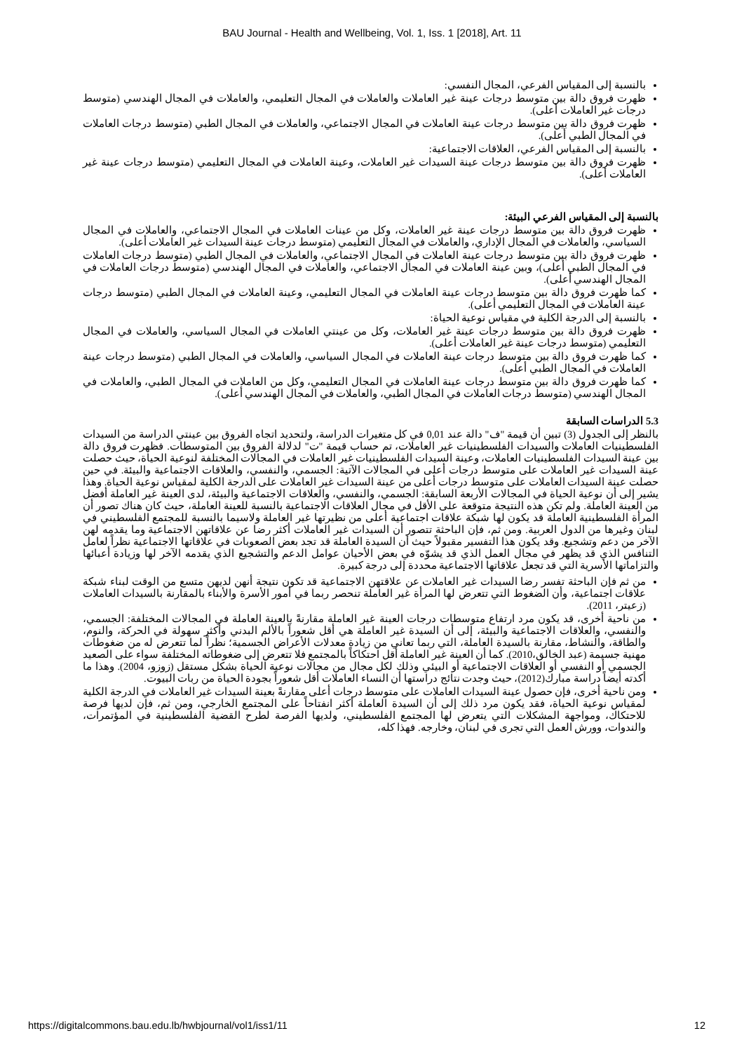BAU Journal - Health and Wellbeing, Vol. 1, Iss. 1 [2018], Art. 11
بالنسبة إلى المقياس الفرعي، المجال النفسي:
ظهرت فروق دالة بين متوسط درجات عينة غير العاملات والعاملات في المجال التعليمي، والعاملات في المجال الهندسي (متوسط درجات غير العاملات أعلى).
ظهرت فروق دالة بين متوسط درجات عينة العاملات في المجال الاجتماعي، والعاملات في المجال الطبي (متوسط درجات العاملات في المجال الطبي أعلى).
بالنسبة إلى المقياس الفرعي، العلاقات الاجتماعية:
ظهرت فروق دالة بين متوسط درجات عينة السيدات غير العاملات، وعينة العاملات في المجال التعليمي (متوسط درجات عينة غير العاملات أعلى).
بالنسبة إلى المقياس الفرعي البيئة:
ظهرت فروق دالة بين متوسط درجات عينة غير العاملات، وكل من عينات العاملات في المجال الاجتماعي، والعاملات في المجال السياسي، والعاملات في المجال الإداري، والعاملات في المجال التعليمي (متوسط درجات عينة السيدات غير العاملات أعلى).
ظهرت فروق دالة بين متوسط درجات عينة العاملات في المجال الاجتماعي، والعاملات في المجال الطبي (متوسط درجات العاملات في المجال الطبي أعلى)، وبين عينة العاملات في المجال الاجتماعي، والعاملات في المجال الهندسي (متوسط درجات العاملات في المجال الهندسي أعلى).
كما ظهرت فروق دالة بين متوسط درجات عينة العاملات في المجال التعليمي، وعينة العاملات في المجال الطبي (متوسط درجات عينة العاملات في المجال التعليمي أعلى).
بالنسبة إلى الدرجة الكلية في مقياس نوعية الحياة:
ظهرت فروق دالة بين متوسط درجات عينة غير العاملات، وكل من عينتي العاملات في المجال السياسي، والعاملات في المجال التعليمي (متوسط درجات عينة غير العاملات أعلى).
كما ظهرت فروق دالة بين متوسط درجات عينة العاملات في المجال السياسي، والعاملات في المجال الطبي (متوسط درجات عينة العاملات في المجال الطبي أعلى).
كما ظهرت فروق دالة بين متوسط درجات عينة العاملات في المجال التعليمي، وكل من العاملات في المجال الطبي، والعاملات في المجال الهندسي (متوسط درجات العاملات في المجال الطبي، والعاملات في المجال الهندسي أعلى).
5.3 الدراسات السابقة
بالنظر إلى الجدول (3) تبين أن قيمة "ف" دالة عند 0,01 في كل متغيرات الدراسة، ولتحديد اتجاه الفروق بين عينتي الدراسة من السيدات الفلسطينيات العاملات والسيدات الفلسطينيات غير العاملات، تم حساب قيمة "ت" لدلالة الفروق بين المتوسطات. فظهرت فروق دالة بين عينة السيدات الفلسطينيات العاملات، وعينة السيدات الفلسطينيات غير العاملات في المجالات المختلفة لنوعية الحياة، حيث حصلت عينة السيدات غير العاملات على متوسط درجات أعلى في المجالات الآتية: الجسمي، والنفسي، والعلاقات الاجتماعية والبيئة. في حين حصلت عينة السيدات العاملات على متوسط درجات أعلى من عينة السيدات غير العاملات على الدرجة الكلية لمقياس نوعية الحياة. وهذا يشير إلى أن نوعية الحياة في المجالات الأربعة السابقة: الجسمي، والنفسي، والعلاقات الاجتماعية والبيئة، لدى العينة غير العاملة أفضل من العينة العاملة. ولم تكن هذه النتيجة متوقعة على الأقل في مجال العلاقات الاجتماعية بالنسبة للعينة العاملة، حيث كان هناك تصور أن المرأة الفلسطينية العاملة قد يكون لها شبكة علاقات اجتماعية أعلى من نظيرتها غير العاملة ولاسيما بالنسبة للمجتمع الفلسطيني في لبنان وغيرها من الدول العربية. ومن ثم، فإن الباحثة تتصور أن السيدات غير العاملات أكثر رضا عن علاقاتهن الاجتماعية وما يقدمه لهن الآخر من دعم وتشجيع. وقد يكون هذا التفسير مقبولاً حيث أن السيدة العاملة قد تجد بعض الصعوبات في علاقاتها الاجتماعية نظراً لعامل التنافس الذي قد يظهر في مجال العمل الذي قد يشوّه في بعض الأحيان عوامل الدعم والتشجيع الذي يقدمه الآخر لها وزيادة أعبائها والتزاماتها الأسرية التي قد تجعل علاقاتها الاجتماعية محددة إلى درجة كبيرة.
من ثم فإن الباحثة تفسر رضا السيدات غير العاملات عن علاقتهن الاجتماعية قد تكون نتيجة أنهن لديهن متسع من الوقت لبناء شبكة علاقات اجتماعية، وأن الضغوط التي تتعرض لها المرأة غير العاملة تنحصر ربما في أمور الأسرة والأبناء بالمقارنة بالسيدات العاملات (زعيتر، 2011).
من ناحية أخرى، قد يكون مرد ارتفاع متوسطات درجات العينة غير العاملة مقارنةً بالعينة العاملة في المجالات المختلفة: الجسمي، والنفسي، والعلاقات الاجتماعية والبيئة، إلى أن السيدة غير العاملة هي أقل شعوراً بالألم البدني وأكثر سهولة في الحركة، والنوم، والطاقة، والنشاط، مقارنة بالسيدة العاملة، التي ربما تعاني من زيادة معدلات الأعراض الجسمية؛ نظراً لما تتعرض له من ضغوطات مهنية جسيمة (عبد الخالق،2010). كما أن العينة غير العاملة أقل احتكاكاً بالمجتمع فلا تتعرض إلى ضغوطاته المختلفة سواء على الصعيد الجسمي أو النفسي أو العلاقات الاجتماعية أو البيئي وذلك لكل مجال من مجالات نوعية الحياة بشكل مستقل (زوزو، 2004). وهذا ما أكدته أيضاً دراسة مبارك(2012)، حيث وجدت نتائج دراستها أن النساء العاملات أقل شعوراً بجودة الحياة من ربات البيوت.
ومن ناحية أخرى، فإن حصول عينة السيدات العاملات على متوسط درجات أعلى مقارنةً بعينة السيدات غير العاملات في الدرجة الكلية لمقياس نوعية الحياة، فقد يكون مرد ذلك إلى أن السيدة العاملة أكثر انفتاحاً على المجتمع الخارجي، ومن ثم، فإن لديها فرصة للاحتكاك، ومواجهة المشكلات التي يتعرض لها المجتمع الفلسطيني، ولديها الفرصة لطرح القضية الفلسطينية في المؤتمرات، والندوات، وورش العمل التي تجرى في لبنان، وخارجه. فهذا كله،
https://digitalcommons.bau.edu.lb/hwbjournal/vol1/iss1/11 12